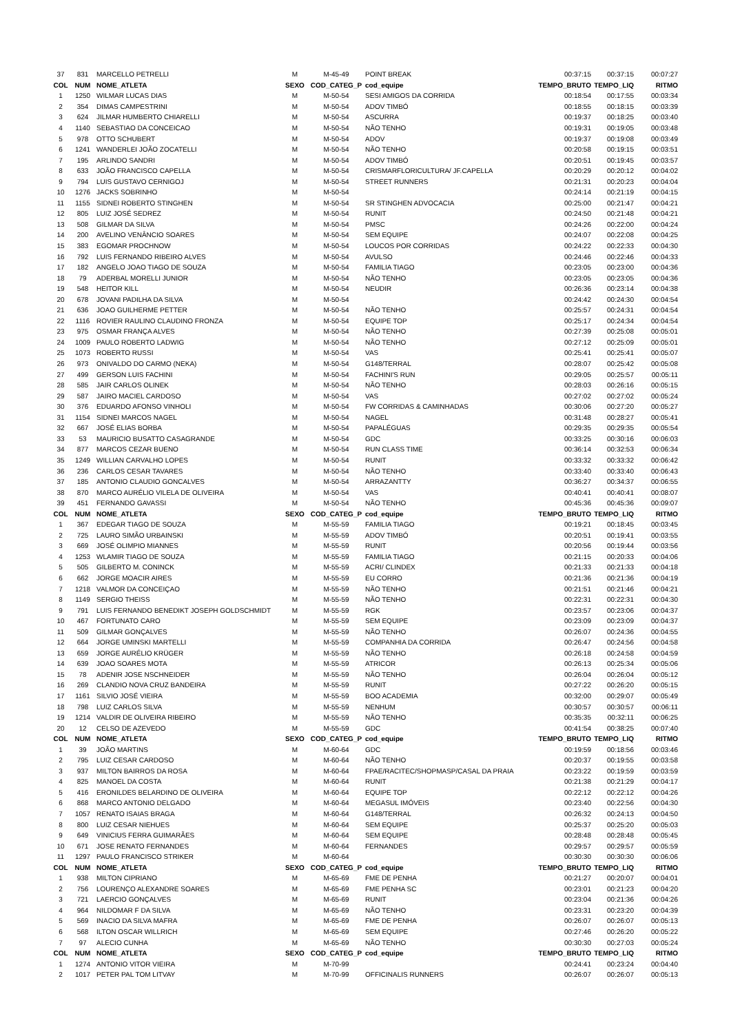| 37 | 831 | MARCELLO PETRELLI | M | M-45-49 | POINT BREAK | 00:37:15 | 00:37:15 | 00:07:27 |
| COL | NUM | NOME_ATLETA | SEXO | COD_CATEG_P | cod_equipe | TEMPO_BRUTO | TEMPO_LIQ | RITMO |
| 1 | 1250 | WILMAR LUCAS DIAS | M | M-50-54 | SESI AMIGOS DA CORRIDA | 00:18:54 | 00:17:55 | 00:03:34 |
| 2 | 354 | DIMAS CAMPESTRINI | M | M-50-54 | ADOV TIMBÓ | 00:18:55 | 00:18:15 | 00:03:39 |
| 3 | 624 | JILMAR HUMBERTO CHIARELLI | M | M-50-54 | ASCURRA | 00:19:37 | 00:18:25 | 00:03:40 |
| 4 | 1140 | SEBASTIAO DA CONCEICAO | M | M-50-54 | NÃO TENHO | 00:19:31 | 00:19:05 | 00:03:48 |
| 5 | 978 | OTTO SCHUBERT | M | M-50-54 | ADOV | 00:19:37 | 00:19:08 | 00:03:49 |
| 6 | 1241 | WANDERLEI JOÃO ZOCATELLI | M | M-50-54 | NÃO TENHO | 00:20:58 | 00:19:15 | 00:03:51 |
| 7 | 195 | ARLINDO SANDRI | M | M-50-54 | ADOV TIMBÓ | 00:20:51 | 00:19:45 | 00:03:57 |
| 8 | 633 | JOÃO FRANCISCO CAPELLA | M | M-50-54 | CRISMARFLORICULTURA/ JF.CAPELLA | 00:20:29 | 00:20:12 | 00:04:02 |
| 9 | 794 | LUIS GUSTAVO CERNIGOJ | M | M-50-54 | STREET RUNNERS | 00:21:31 | 00:20:23 | 00:04:04 |
| 10 | 1276 | JACKS SOBRINHO | M | M-50-54 | | 00:24:14 | 00:21:19 | 00:04:15 |
| 11 | 1155 | SIDNEI ROBERTO STINGHEN | M | M-50-54 | SR STINGHEN ADVOCACIA | 00:25:00 | 00:21:47 | 00:04:21 |
| 12 | 805 | LUIZ JOSÉ SEDREZ | M | M-50-54 | RUNIT | 00:24:50 | 00:21:48 | 00:04:21 |
| 13 | 508 | GILMAR DA SILVA | M | M-50-54 | PMSC | 00:24:26 | 00:22:00 | 00:04:24 |
| 14 | 200 | AVELINO VENÂNCIO SOARES | M | M-50-54 | SEM EQUIPE | 00:24:07 | 00:22:08 | 00:04:25 |
| 15 | 383 | EGOMAR PROCHNOW | M | M-50-54 | LOUCOS POR CORRIDAS | 00:24:22 | 00:22:33 | 00:04:30 |
| 16 | 792 | LUIS FERNANDO RIBEIRO ALVES | M | M-50-54 | AVULSO | 00:24:46 | 00:22:46 | 00:04:33 |
| 17 | 182 | ANGELO JOAO TIAGO DE SOUZA | M | M-50-54 | FAMILIA TIAGO | 00:23:05 | 00:23:00 | 00:04:36 |
| 18 | 79 | ADERBAL MORELLI JUNIOR | M | M-50-54 | NÃO TENHO | 00:23:05 | 00:23:05 | 00:04:36 |
| 19 | 548 | HEITOR KILL | M | M-50-54 | NEUDIR | 00:26:36 | 00:23:14 | 00:04:38 |
| 20 | 678 | JOVANI PADILHA DA SILVA | M | M-50-54 | | 00:24:42 | 00:24:30 | 00:04:54 |
| 21 | 636 | JOAO GUILHERME PETTER | M | M-50-54 | NÃO TENHO | 00:25:57 | 00:24:31 | 00:04:54 |
| 22 | 1116 | ROVIER RAULINO CLAUDINO FRONZA | M | M-50-54 | EQUIPE TOP | 00:25:17 | 00:24:34 | 00:04:54 |
| 23 | 975 | OSMAR FRANÇA ALVES | M | M-50-54 | NÃO TENHO | 00:27:39 | 00:25:08 | 00:05:01 |
| 24 | 1009 | PAULO ROBERTO LADWIG | M | M-50-54 | NÃO TENHO | 00:27:12 | 00:25:09 | 00:05:01 |
| 25 | 1073 | ROBERTO RUSSI | M | M-50-54 | VAS | 00:25:41 | 00:25:41 | 00:05:07 |
| 26 | 973 | ONIVALDO DO CARMO (NEKA) | M | M-50-54 | G148/TERRAL | 00:28:07 | 00:25:42 | 00:05:08 |
| 27 | 499 | GERSON LUIS FACHINI | M | M-50-54 | FACHINI'S RUN | 00:29:05 | 00:25:57 | 00:05:11 |
| 28 | 585 | JAIR CARLOS OLINEK | M | M-50-54 | NÃO TENHO | 00:28:03 | 00:26:16 | 00:05:15 |
| 29 | 587 | JAIRO MACIEL CARDOSO | M | M-50-54 | VAS | 00:27:02 | 00:27:02 | 00:05:24 |
| 30 | 376 | EDUARDO AFONSO VINHOLI | M | M-50-54 | FW CORRIDAS & CAMINHADAS | 00:30:06 | 00:27:20 | 00:05:27 |
| 31 | 1154 | SIDNEI MARCOS NAGEL | M | M-50-54 | NAGEL | 00:31:48 | 00:28:27 | 00:05:41 |
| 32 | 667 | JOSÉ ELIAS BORBA | M | M-50-54 | PAPALÉGUAS | 00:29:35 | 00:29:35 | 00:05:54 |
| 33 | 53 | MAURICIO BUSATTO CASAGRANDE | M | M-50-54 | GDC | 00:33:25 | 00:30:16 | 00:06:03 |
| 34 | 877 | MARCOS CEZAR BUENO | M | M-50-54 | RUN CLASS TIME | 00:36:14 | 00:32:53 | 00:06:34 |
| 35 | 1249 | WILLIAN CARVALHO LOPES | M | M-50-54 | RUNIT | 00:33:32 | 00:33:32 | 00:06:42 |
| 36 | 236 | CARLOS CESAR TAVARES | M | M-50-54 | NÃO TENHO | 00:33:40 | 00:33:40 | 00:06:43 |
| 37 | 185 | ANTONIO CLAUDIO GONCALVES | M | M-50-54 | ARRAZANTTY | 00:36:27 | 00:34:37 | 00:06:55 |
| 38 | 870 | MARCO AURÉLIO VILELA DE OLIVEIRA | M | M-50-54 | VAS | 00:40:41 | 00:40:41 | 00:08:07 |
| 39 | 451 | FERNANDO GAVASSI | M | M-50-54 | NÃO TENHO | 00:45:36 | 00:45:36 | 00:09:07 |
| COL | NUM | NOME_ATLETA | SEXO | COD_CATEG_P | cod_equipe | TEMPO_BRUTO | TEMPO_LIQ | RITMO |
| 1 | 367 | EDEGAR TIAGO DE SOUZA | M | M-55-59 | FAMILIA TIAGO | 00:19:21 | 00:18:45 | 00:03:45 |
| 2 | 725 | LAURO SIMÃO URBAINSKI | M | M-55-59 | ADOV TIMBÓ | 00:20:51 | 00:19:41 | 00:03:55 |
| 3 | 669 | JOSÉ OLIMPIO MIANNES | M | M-55-59 | RUNIT | 00:20:56 | 00:19:44 | 00:03:56 |
| 4 | 1253 | WLAMIR TIAGO DE SOUZA | M | M-55-59 | FAMILIA TIAGO | 00:21:15 | 00:20:33 | 00:04:06 |
| 5 | 505 | GILBERTO M. CONINCK | M | M-55-59 | ACRI/ CLINDEX | 00:21:33 | 00:21:33 | 00:04:18 |
| 6 | 662 | JORGE MOACIR AIRES | M | M-55-59 | EU CORRO | 00:21:36 | 00:21:36 | 00:04:19 |
| 7 | 1218 | VALMOR DA CONCEIÇAO | M | M-55-59 | NÃO TENHO | 00:21:51 | 00:21:46 | 00:04:21 |
| 8 | 1149 | SERGIO THEISS | M | M-55-59 | NÃO TENHO | 00:22:31 | 00:22:31 | 00:04:30 |
| 9 | 791 | LUIS FERNANDO BENEDIKT JOSEPH GOLDSCHMIDT | M | M-55-59 | RGK | 00:23:57 | 00:23:06 | 00:04:37 |
| 10 | 467 | FORTUNATO CARO | M | M-55-59 | SEM EQUIPE | 00:23:09 | 00:23:09 | 00:04:37 |
| 11 | 509 | GILMAR GONÇALVES | M | M-55-59 | NÃO TENHO | 00:26:07 | 00:24:36 | 00:04:55 |
| 12 | 664 | JORGE UMINSKI MARTELLI | M | M-55-59 | COMPANHIA DA CORRIDA | 00:26:47 | 00:24:56 | 00:04:58 |
| 13 | 659 | JORGE AURÉLIO KRÜGER | M | M-55-59 | NÃO TENHO | 00:26:18 | 00:24:58 | 00:04:59 |
| 14 | 639 | JOAO SOARES MOTA | M | M-55-59 | ATRICOR | 00:26:13 | 00:25:34 | 00:05:06 |
| 15 | 78 | ADENIR JOSE NSCHNEIDER | M | M-55-59 | NÃO TENHO | 00:26:04 | 00:26:04 | 00:05:12 |
| 16 | 269 | CLANDIO NOVA CRUZ BANDEIRA | M | M-55-59 | RUNIT | 00:27:22 | 00:26:20 | 00:05:15 |
| 17 | 1161 | SILVIO JOSÉ VIEIRA | M | M-55-59 | BOO ACADEMIA | 00:32:00 | 00:29:07 | 00:05:49 |
| 18 | 798 | LUIZ CARLOS SILVA | M | M-55-59 | NENHUM | 00:30:57 | 00:30:57 | 00:06:11 |
| 19 | 1214 | VALDIR DE OLIVEIRA RIBEIRO | M | M-55-59 | NÃO TENHO | 00:35:35 | 00:32:11 | 00:06:25 |
| 20 | 12 | CELSO DE AZEVEDO | M | M-55-59 | GDC | 00:41:54 | 00:38:25 | 00:07:40 |
| COL | NUM | NOME_ATLETA | SEXO | COD_CATEG_P | cod_equipe | TEMPO_BRUTO | TEMPO_LIQ | RITMO |
| 1 | 39 | JOÃO MARTINS | M | M-60-64 | GDC | 00:19:59 | 00:18:56 | 00:03:46 |
| 2 | 795 | LUIZ CESAR CARDOSO | M | M-60-64 | NÃO TENHO | 00:20:37 | 00:19:55 | 00:03:58 |
| 3 | 937 | MILTON BAIRROS DA ROSA | M | M-60-64 | FPAE/RACITEC/SHOPMASP/CASAL DA PRAIA | 00:23:22 | 00:19:59 | 00:03:59 |
| 4 | 825 | MANOEL DA COSTA | M | M-60-64 | RUNIT | 00:21:38 | 00:21:29 | 00:04:17 |
| 5 | 416 | ERONILDES BELARDINO DE OLIVEIRA | M | M-60-64 | EQUIPE TOP | 00:22:12 | 00:22:12 | 00:04:26 |
| 6 | 868 | MARCO ANTONIO DELGADO | M | M-60-64 | MEGASUL IMÓVEIS | 00:23:40 | 00:22:56 | 00:04:30 |
| 7 | 1057 | RENATO ISAIAS BRAGA | M | M-60-64 | G148/TERRAL | 00:26:32 | 00:24:13 | 00:04:50 |
| 8 | 800 | LUIZ CESAR NIEHUES | M | M-60-64 | SEM EQUIPE | 00:25:37 | 00:25:20 | 00:05:03 |
| 9 | 649 | VINICIUS FERRA GUIMARÃES | M | M-60-64 | SEM EQUIPE | 00:28:48 | 00:28:48 | 00:05:45 |
| 10 | 671 | JOSE RENATO FERNANDES | M | M-60-64 | FERNANDES | 00:29:57 | 00:29:57 | 00:05:59 |
| 11 | 1297 | PAULO FRANCISCO STRIKER | M | M-60-64 | | 00:30:30 | 00:30:30 | 00:06:06 |
| COL | NUM | NOME_ATLETA | SEXO | COD_CATEG_P | cod_equipe | TEMPO_BRUTO | TEMPO_LIQ | RITMO |
| 1 | 938 | MILTON CIPRIANO | M | M-65-69 | FME DE PENHA | 00:21:27 | 00:20:07 | 00:04:01 |
| 2 | 756 | LOURENÇO ALEXANDRE SOARES | M | M-65-69 | FME PENHA SC | 00:23:01 | 00:21:23 | 00:04:20 |
| 3 | 721 | LAERCIO GONÇALVES | M | M-65-69 | RUNIT | 00:23:04 | 00:21:36 | 00:04:26 |
| 4 | 964 | NILDOMAR F DA SILVA | M | M-65-69 | NÃO TENHO | 00:23:31 | 00:23:20 | 00:04:39 |
| 5 | 569 | INACIO DA SILVA MAFRA | M | M-65-69 | FME DE PENHA | 00:26:07 | 00:26:07 | 00:05:13 |
| 6 | 568 | ILTON OSCAR WILLRICH | M | M-65-69 | SEM EQUIPE | 00:27:46 | 00:26:20 | 00:05:22 |
| 7 | 97 | ALECIO CUNHA | M | M-65-69 | NÃO TENHO | 00:30:30 | 00:27:03 | 00:05:24 |
| COL | NUM | NOME_ATLETA | SEXO | COD_CATEG_P | cod_equipe | TEMPO_BRUTO | TEMPO_LIQ | RITMO |
| 1 | 1274 | ANTONIO VITOR VIEIRA | M | M-70-99 | | 00:24:41 | 00:23:24 | 00:04:40 |
| 2 | 1017 | PETER PAL TOM LITVAY | M | M-70-99 | OFFICINALIS RUNNERS | 00:26:07 | 00:26:07 | 00:05:13 |